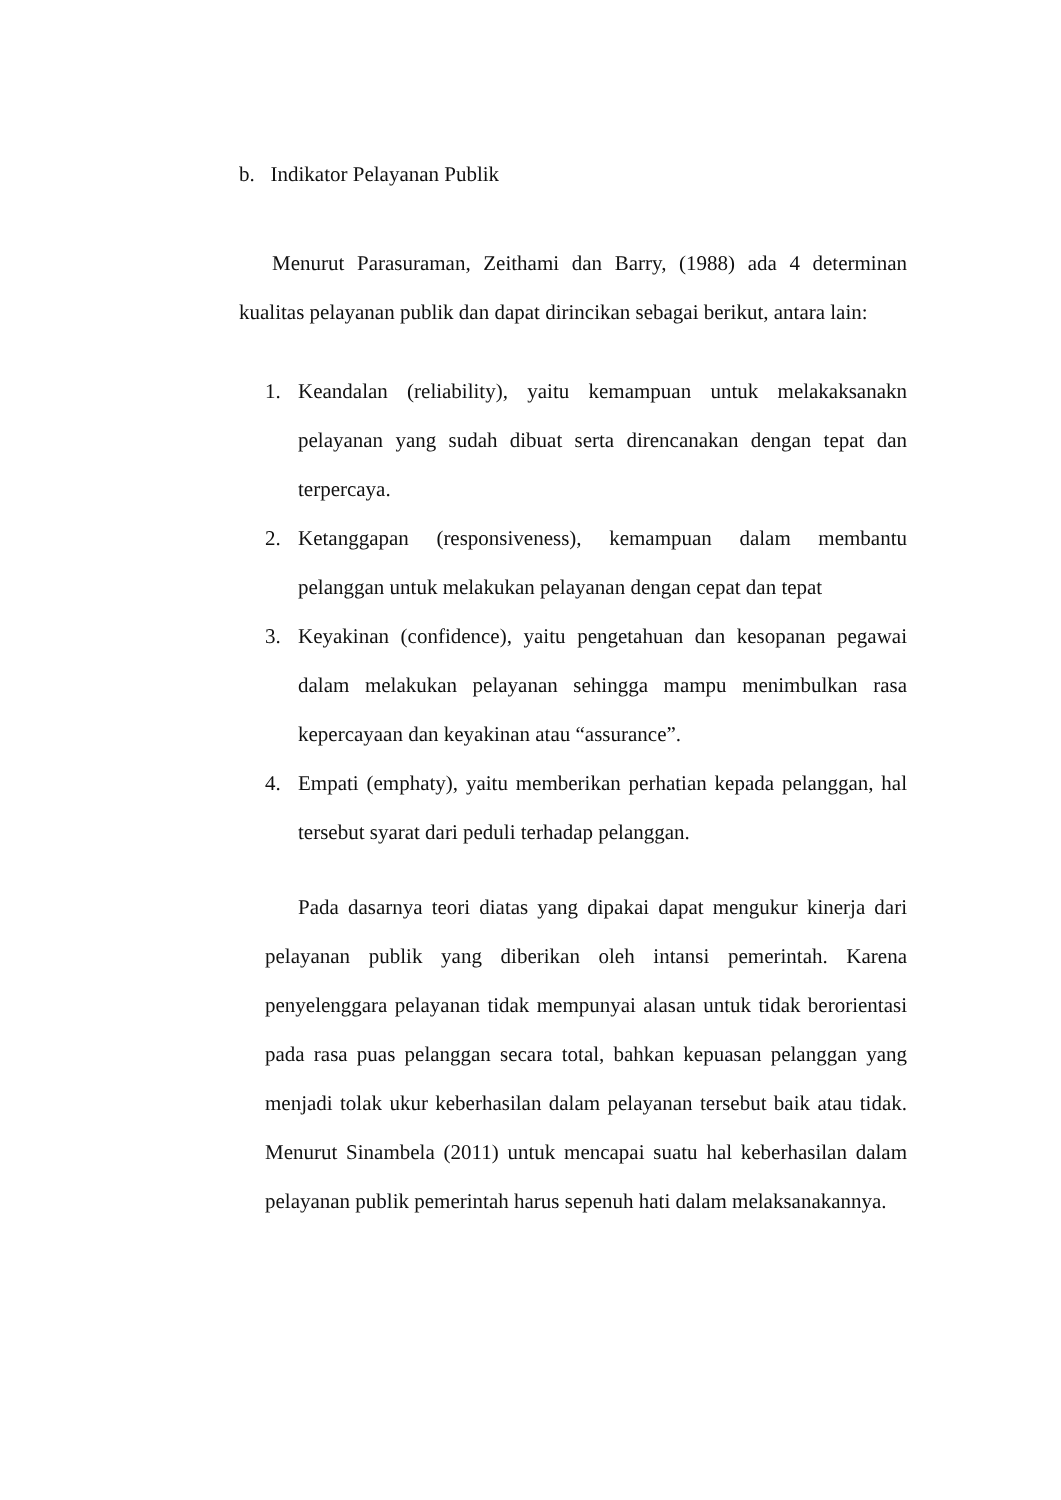b. Indikator Pelayanan Publik
Menurut Parasuraman, Zeithami dan Barry, (1988) ada 4 determinan kualitas pelayanan publik dan dapat dirincikan sebagai berikut, antara lain:
1. Keandalan (reliability), yaitu kemampuan untuk melakaksanakn pelayanan yang sudah dibuat serta direncanakan dengan tepat dan terpercaya.
2. Ketanggapan (responsiveness), kemampuan dalam membantu pelanggan untuk melakukan pelayanan dengan cepat dan tepat
3. Keyakinan (confidence), yaitu pengetahuan dan kesopanan pegawai dalam melakukan pelayanan sehingga mampu menimbulkan rasa kepercayaan dan keyakinan atau “assurance”.
4. Empati (emphaty), yaitu memberikan perhatian kepada pelanggan, hal tersebut syarat dari peduli terhadap pelanggan.
Pada dasarnya teori diatas yang dipakai dapat mengukur kinerja dari pelayanan publik yang diberikan oleh intansi pemerintah. Karena penyelenggara pelayanan tidak mempunyai alasan untuk tidak berorientasi pada rasa puas pelanggan secara total, bahkan kepuasan pelanggan yang menjadi tolak ukur keberhasilan dalam pelayanan tersebut baik atau tidak. Menurut Sinambela (2011) untuk mencapai suatu hal keberhasilan dalam pelayanan publik pemerintah harus sepenuh hati dalam melaksanakannya.